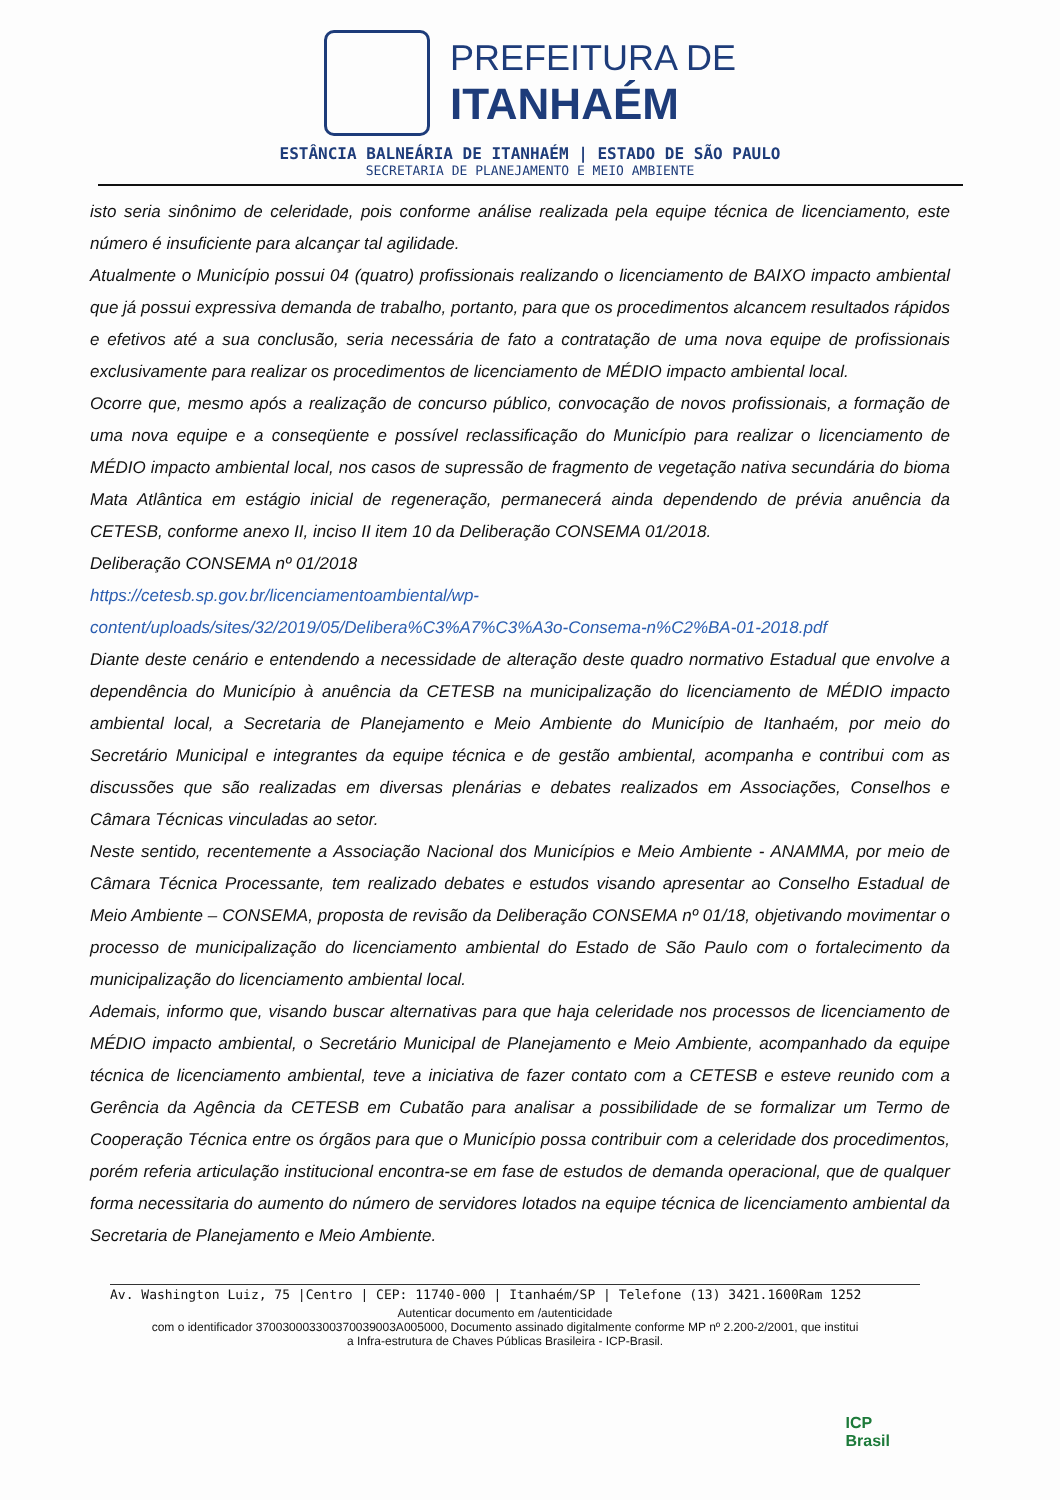PREFEITURA DE
ITANHAÉM
ESTÂNCIA BALNEÁRIA DE ITANHAÉM | ESTADO DE SÃO PAULO
SECRETARIA DE PLANEJAMENTO E MEIO AMBIENTE
isto seria sinônimo de celeridade, pois conforme análise realizada pela equipe técnica de licenciamento, este número é insuficiente para alcançar tal agilidade.
Atualmente o Município possui 04 (quatro) profissionais realizando o licenciamento de BAIXO impacto ambiental que já possui expressiva demanda de trabalho, portanto, para que os procedimentos alcancem resultados rápidos e efetivos até a sua conclusão, seria necessária de fato a contratação de uma nova equipe de profissionais exclusivamente para realizar os procedimentos de licenciamento de MÉDIO impacto ambiental local.
Ocorre que, mesmo após a realização de concurso público, convocação de novos profissionais, a formação de uma nova equipe e a conseqüente e possível reclassificação do Município para realizar o licenciamento de MÉDIO impacto ambiental local, nos casos de supressão de fragmento de vegetação nativa secundária do bioma Mata Atlântica em estágio inicial de regeneração, permanecerá ainda dependendo de prévia anuência da CETESB, conforme anexo II, inciso II item 10 da Deliberação CONSEMA 01/2018.
Deliberação CONSEMA nº 01/2018
https://cetesb.sp.gov.br/licenciamentoambiental/wp-content/uploads/sites/32/2019/05/Delibera%C3%A7%C3%A3o-Consema-n%C2%BA-01-2018.pdf
Diante deste cenário e entendendo a necessidade de alteração deste quadro normativo Estadual que envolve a dependência do Município à anuência da CETESB na municipalização do licenciamento de MÉDIO impacto ambiental local, a Secretaria de Planejamento e Meio Ambiente do Município de Itanhaém, por meio do Secretário Municipal e integrantes da equipe técnica e de gestão ambiental, acompanha e contribui com as discussões que são realizadas em diversas plenárias e debates realizados em Associações, Conselhos e Câmara Técnicas vinculadas ao setor.
Neste sentido, recentemente a Associação Nacional dos Municípios e Meio Ambiente - ANAMMA, por meio de Câmara Técnica Processante, tem realizado debates e estudos visando apresentar ao Conselho Estadual de Meio Ambiente – CONSEMA, proposta de revisão da Deliberação CONSEMA nº 01/18, objetivando movimentar o processo de municipalização do licenciamento ambiental do Estado de São Paulo com o fortalecimento da municipalização do licenciamento ambiental local.
Ademais, informo que, visando buscar alternativas para que haja celeridade nos processos de licenciamento de MÉDIO impacto ambiental, o Secretário Municipal de Planejamento e Meio Ambiente, acompanhado da equipe técnica de licenciamento ambiental, teve a iniciativa de fazer contato com a CETESB e esteve reunido com a Gerência da Agência da CETESB em Cubatão para analisar a possibilidade de se formalizar um Termo de Cooperação Técnica entre os órgãos para que o Município possa contribuir com a celeridade dos procedimentos, porém referia articulação institucional encontra-se em fase de estudos de demanda operacional, que de qualquer forma necessitaria do aumento do número de servidores lotados na equipe técnica de licenciamento ambiental da Secretaria de Planejamento e Meio Ambiente.
Av. Washington Luiz, 75 |Centro | CEP: 11740-000 | Itanhaém/SP | Telefone (13) 3421.1600Ram 1252
Autenticar documento em /autenticidade
com o identificador 37003000330037003900­3A005000, Documento assinado digitalmente conforme MP nº 2.200-2/2001, que institui a Infra-estrutura de Chaves Públicas Brasileira - ICP-Brasil.
ICP
Brasil